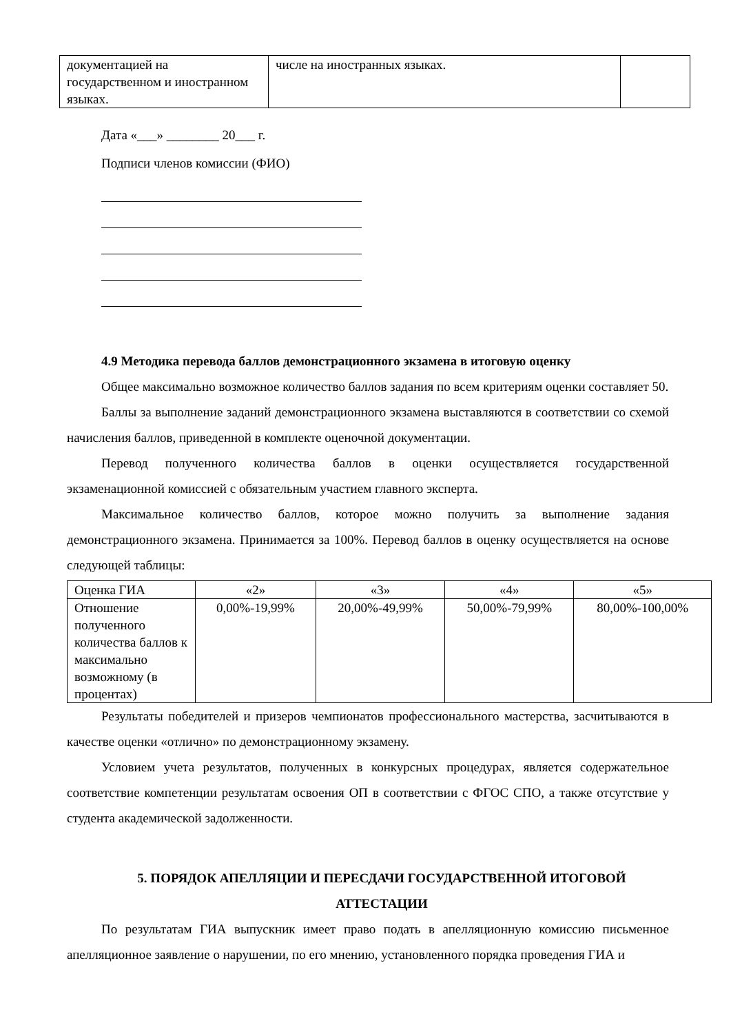| документацией на государственном и иностранном языках. | числе на иностранных языках. | |
Дата «___» ________ 20___ г.
Подписи членов комиссии (ФИО)
4.9 Методика перевода баллов демонстрационного экзамена в итоговую оценку
Общее максимально возможное количество баллов задания по всем критериям оценки составляет 50.
Баллы за выполнение заданий демонстрационного экзамена выставляются в соответствии со схемой начисления баллов, приведенной в комплекте оценочной документации.
Перевод полученного количества баллов в оценки осуществляется государственной экзаменационной комиссией с обязательным участием главного эксперта.
Максимальное количество баллов, которое можно получить за выполнение задания демонстрационного экзамена. Принимается за 100%. Перевод баллов в оценку осуществляется на основе следующей таблицы:
| Оценка ГИА | «2» | «3» | «4» | «5» |
| Отношение полученного количества баллов к максимально возможному (в процентах) | 0,00%-19,99% | 20,00%-49,99% | 50,00%-79,99% | 80,00%-100,00% |
Результаты победителей и призеров чемпионатов профессионального мастерства, засчитываются в качестве оценки «отлично» по демонстрационному экзамену.
Условием учета результатов, полученных в конкурсных процедурах, является содержательное соответствие компетенции результатам освоения ОП в соответствии с ФГОС СПО, а также отсутствие у студента академической задолженности.
5. ПОРЯДОК АПЕЛЛЯЦИИ И ПЕРЕСДАЧИ ГОСУДАРСТВЕННОЙ ИТОГОВОЙ АТТЕСТАЦИИ
По результатам ГИА выпускник имеет право подать в апелляционную комиссию письменное апелляционное заявление о нарушении, по его мнению, установленного порядка проведения ГИА и